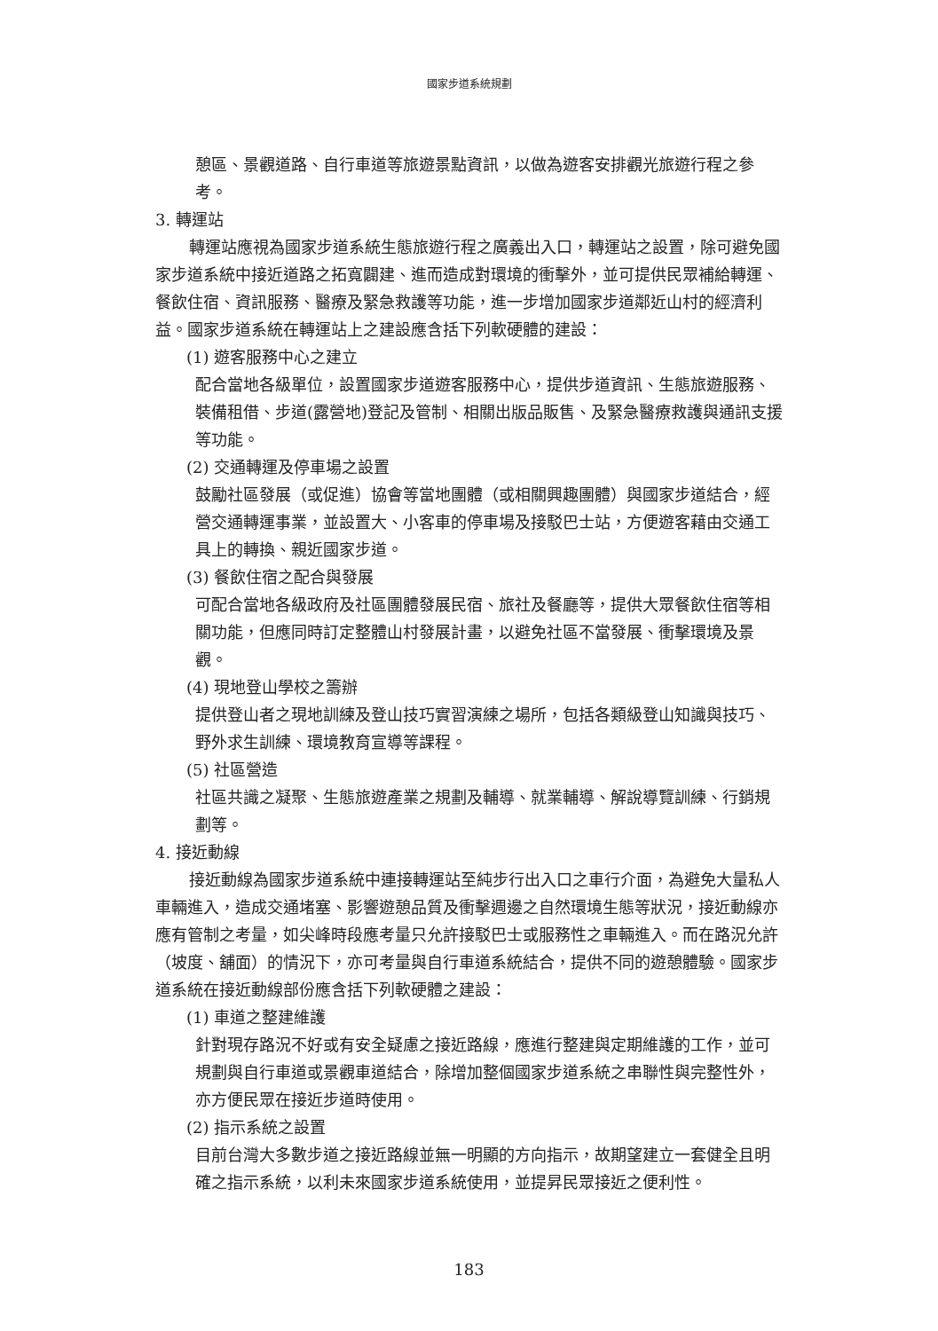國家步道系統規劃
憩區、景觀道路、自行車道等旅遊景點資訊，以做為遊客安排觀光旅遊行程之參考。
3. 轉運站
轉運站應視為國家步道系統生態旅遊行程之廣義出入口，轉運站之設置，除可避免國家步道系統中接近道路之拓寬闢建、進而造成對環境的衝擊外，並可提供民眾補給轉運、餐飲住宿、資訊服務、醫療及緊急救護等功能，進一步增加國家步道鄰近山村的經濟利益。國家步道系統在轉運站上之建設應含括下列軟硬體的建設：
(1) 遊客服務中心之建立
配合當地各級單位，設置國家步道遊客服務中心，提供步道資訊、生態旅遊服務、裝備租借、步道(露營地)登記及管制、相關出版品販售、及緊急醫療救護與通訊支援等功能。
(2) 交通轉運及停車場之設置
鼓勵社區發展（或促進）協會等當地團體（或相關興趣團體）與國家步道結合，經營交通轉運事業，並設置大、小客車的停車場及接駁巴士站，方便遊客藉由交通工具上的轉換、親近國家步道。
(3) 餐飲住宿之配合與發展
可配合當地各級政府及社區團體發展民宿、旅社及餐廳等，提供大眾餐飲住宿等相關功能，但應同時訂定整體山村發展計畫，以避免社區不當發展、衝擊環境及景觀。
(4) 現地登山學校之籌辦
提供登山者之現地訓練及登山技巧實習演練之場所，包括各類級登山知識與技巧、野外求生訓練、環境教育宣導等課程。
(5) 社區營造
社區共識之凝聚、生態旅遊產業之規劃及輔導、就業輔導、解說導覽訓練、行銷規劃等。
4. 接近動線
接近動線為國家步道系統中連接轉運站至純步行出入口之車行介面，為避免大量私人車輛進入，造成交通堵塞、影響遊憩品質及衝擊週邊之自然環境生態等狀況，接近動線亦應有管制之考量，如尖峰時段應考量只允許接駁巴士或服務性之車輛進入。而在路況允許（坡度、舖面）的情況下，亦可考量與自行車道系統結合，提供不同的遊憩體驗。國家步道系統在接近動線部份應含括下列軟硬體之建設：
(1) 車道之整建維護
針對現存路況不好或有安全疑慮之接近路線，應進行整建與定期維護的工作，並可規劃與自行車道或景觀車道結合，除增加整個國家步道系統之串聯性與完整性外，亦方便民眾在接近步道時使用。
(2) 指示系統之設置
目前台灣大多數步道之接近路線並無一明顯的方向指示，故期望建立一套健全且明確之指示系統，以利未來國家步道系統使用，並提昇民眾接近之便利性。
183